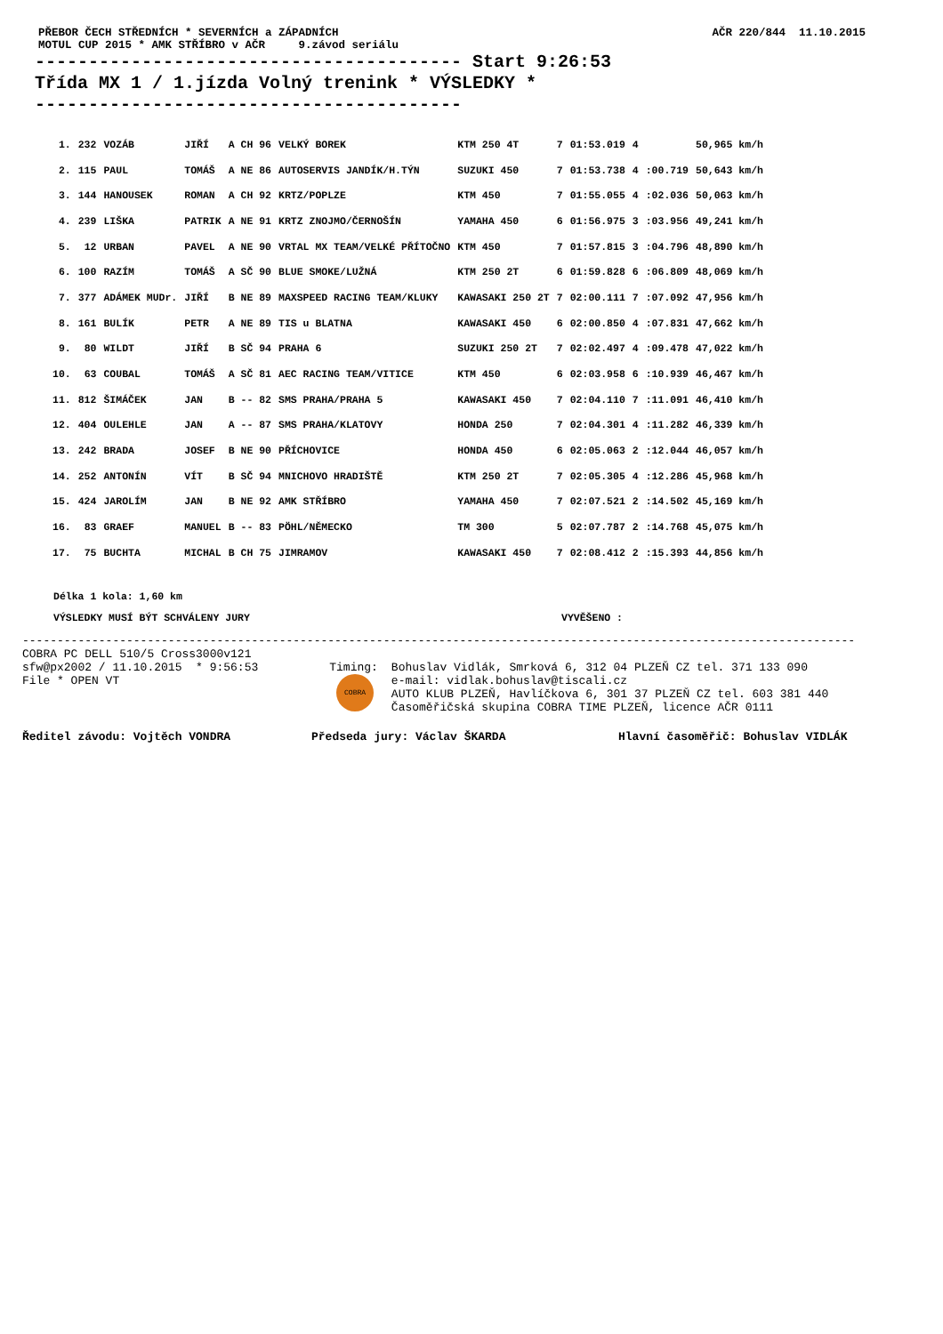PŘEBOR ČECH STŘEDNÍCH * SEVERNÍCH a ZÁPADNÍCH
MOTUL CUP 2015 * AMK STŘÍBRO v AČR 9.závod seriálu
AČR 220/844 11.10.2015
---------------------------------------- Start 9:26:53 Třída MX 1 / 1.jízda Volný trenink * VÝSLEDKY * ----------------------------------------
| 1. | 232 | VOZÁB | JIŘÍ | A CH 96 | VELKÝ BOREK | KTM 250 4T | 7 | 01:53.019 | 4 | | 50,965 km/h |
| 2. | 115 | PAUL | TOMÁŠ | A NE 86 | AUTOSERVIS JANDÍK/H.TÝN | SUZUKI 450 | 7 | 01:53.738 | 4 | :00.719 | 50,643 km/h |
| 3. | 144 | HANOUSEK | ROMAN | A CH 92 | KRTZ/POPLZE | KTM 450 | 7 | 01:55.055 | 4 | :02.036 | 50,063 km/h |
| 4. | 239 | LIŠKA | PATRIK | A NE 91 | KRTZ ZNOJMO/ČERNOŠÍN | YAMAHA 450 | 6 | 01:56.975 | 3 | :03.956 | 49,241 km/h |
| 5. | 12 | URBAN | PAVEL | A NE 90 | VRTAL MX TEAM/VELKÉ PŘÍTOČNO | KTM 450 | 7 | 01:57.815 | 3 | :04.796 | 48,890 km/h |
| 6. | 100 | RAZÍM | TOMÁŠ | A SČ 90 | BLUE SMOKE/LUŽNÁ | KTM 250 2T | 6 | 01:59.828 | 6 | :06.809 | 48,069 km/h |
| 7. | 377 | ADÁMEK MUDr. | JIŘÍ | B NE 89 | MAXSPEED RACING TEAM/KLUKY | KAWASAKI 250 2T | 7 | 02:00.111 | 7 | :07.092 | 47,956 km/h |
| 8. | 161 | BULÍK | PETR | A NE 89 | TIS u BLATNA | KAWASAKI 450 | 6 | 02:00.850 | 4 | :07.831 | 47,662 km/h |
| 9. | 80 | WILDT | JIŘÍ | B SČ 94 | PRAHA 6 | SUZUKI 250 2T | 7 | 02:02.497 | 4 | :09.478 | 47,022 km/h |
| 10. | 63 | COUBAL | TOMÁŠ | A SČ 81 | AEC RACING TEAM/VITICE | KTM 450 | 6 | 02:03.958 | 6 | :10.939 | 46,467 km/h |
| 11. | 812 | ŠIMÁČEK | JAN | B -- 82 | SMS PRAHA/PRAHA 5 | KAWASAKI 450 | 7 | 02:04.110 | 7 | :11.091 | 46,410 km/h |
| 12. | 404 | OULEHLE | JAN | A -- 87 | SMS PRAHA/KLATOVY | HONDA 250 | 7 | 02:04.301 | 4 | :11.282 | 46,339 km/h |
| 13. | 242 | BRADA | JOSEF | B NE 90 | PŘÍCHOVICE | HONDA 450 | 6 | 02:05.063 | 2 | :12.044 | 46,057 km/h |
| 14. | 252 | ANTONÍN | VÍT | B SČ 94 | MNICHOVO HRADIŠTĚ | KTM 250 2T | 7 | 02:05.305 | 4 | :12.286 | 45,968 km/h |
| 15. | 424 | JAROLÍM | JAN | B NE 92 | AMK STŘÍBRO | YAMAHA 450 | 7 | 02:07.521 | 2 | :14.502 | 45,169 km/h |
| 16. | 83 | GRAEF | MANUEL | B -- 83 | PÖHL/NĚMECKO | TM 300 | 5 | 02:07.787 | 2 | :14.768 | 45,075 km/h |
| 17. | 75 | BUCHTA | MICHAL | B CH 75 | JIMRAMOV | KAWASAKI 450 | 7 | 02:08.412 | 2 | :15.393 | 44,856 km/h |
Délka 1 kola: 1,60 km
VÝSLEDKY MUSÍ BÝT SCHVÁLENY JURY VYVĚŠENO :
------------------------------------------------------------------------------------------------------------------------
COBRA PC DELL 510/5 Cross3000v121 sfw@px2002 / 11.10.2015 * 9:56:53 File * OPEN VT
Timing: COBRA
Bohuslav Vidlák, Smrková 6, 312 04 PLZEŇ CZ tel. 371 133 090 e-mail: vidlak.bohuslav@tiscali.cz AUTO KLUB PLZEŇ, Havlíčkova 6, 301 37 PLZEŇ CZ tel. 603 381 440 Časoměřičská skupina COBRA TIME PLZEŇ, licence AČR 0111
Ředitel závodu: Vojtěch VONDRA Předseda jury: Václav ŠKARDA Hlavní časoměřič: Bohuslav VIDLÁK